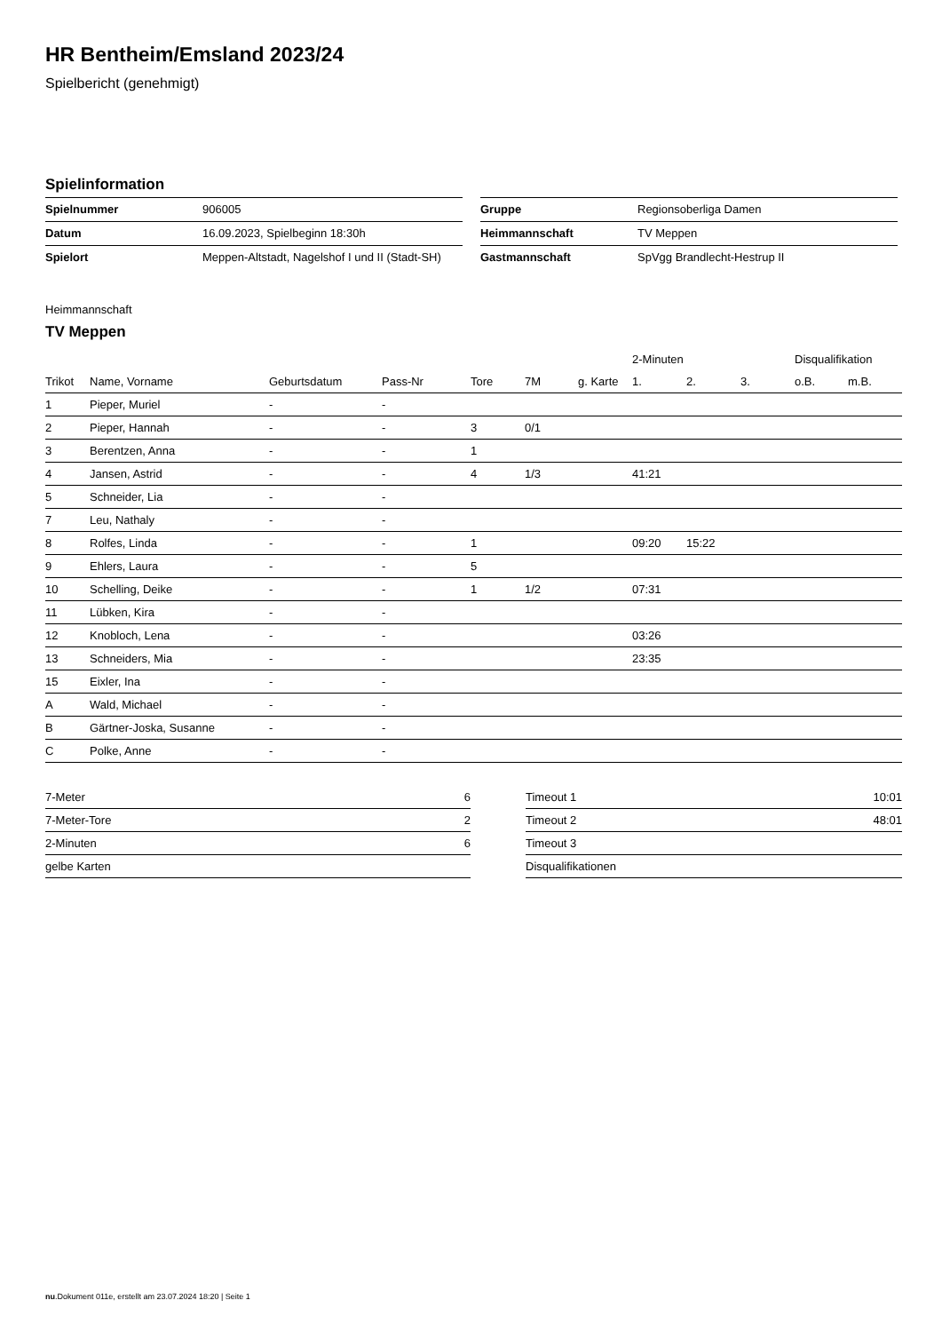HR Bentheim/Emsland 2023/24
Spielbericht (genehmigt)
Spielinformation
| Spielnummer | 906005 |
| Datum | 16.09.2023, Spielbeginn 18:30h |
| Spielort | Meppen-Altstadt, Nagelshof I und II (Stadt-SH) |
| Gruppe | Regionsoberliga Damen |
| Heimmannschaft | TV Meppen |
| Gastmannschaft | SpVgg Brandlecht-Hestrup II |
Heimmannschaft
TV Meppen
| | | | | | | | 2-Minuten | | | Disqualifikation | |
| --- | --- | --- | --- | --- | --- | --- | --- | --- | --- | --- | --- |
| Trikot | Name, Vorname | Geburtsdatum | Pass-Nr | Tore | 7M | g. Karte | 1. | 2. | 3. | o.B. | m.B. |
| 1 | Pieper, Muriel | - | - | | | | | | | | |
| 2 | Pieper, Hannah | - | - | 3 | 0/1 | | | | | | |
| 3 | Berentzen, Anna | - | - | 1 | | | | | | | |
| 4 | Jansen, Astrid | - | - | 4 | 1/3 | | 41:21 | | | | |
| 5 | Schneider, Lia | - | - | | | | | | | | |
| 7 | Leu, Nathaly | - | - | | | | | | | | |
| 8 | Rolfes, Linda | - | - | 1 | | | 09:20 | 15:22 | | | |
| 9 | Ehlers, Laura | - | - | 5 | | | | | | | |
| 10 | Schelling, Deike | - | - | 1 | 1/2 | | 07:31 | | | | |
| 11 | Lübken, Kira | - | - | | | | | | | | |
| 12 | Knobloch, Lena | - | - | | | | 03:26 | | | | |
| 13 | Schneiders, Mia | - | - | | | | 23:35 | | | | |
| 15 | Eixler, Ina | - | - | | | | | | | | |
| A | Wald, Michael | - | - | | | | | | | | |
| B | Gärtner-Joska, Susanne | - | - | | | | | | | | |
| C | Polke, Anne | - | - | | | | | | | | |
| 7-Meter | 6 |
| 7-Meter-Tore | 2 |
| 2-Minuten | 6 |
| gelbe Karten | |
| Timeout 1 | 10:01 |
| Timeout 2 | 48:01 |
| Timeout 3 | |
| Disqualifikationen | |
nu.Dokument 011e, erstellt am 23.07.2024 18:20 | Seite 1